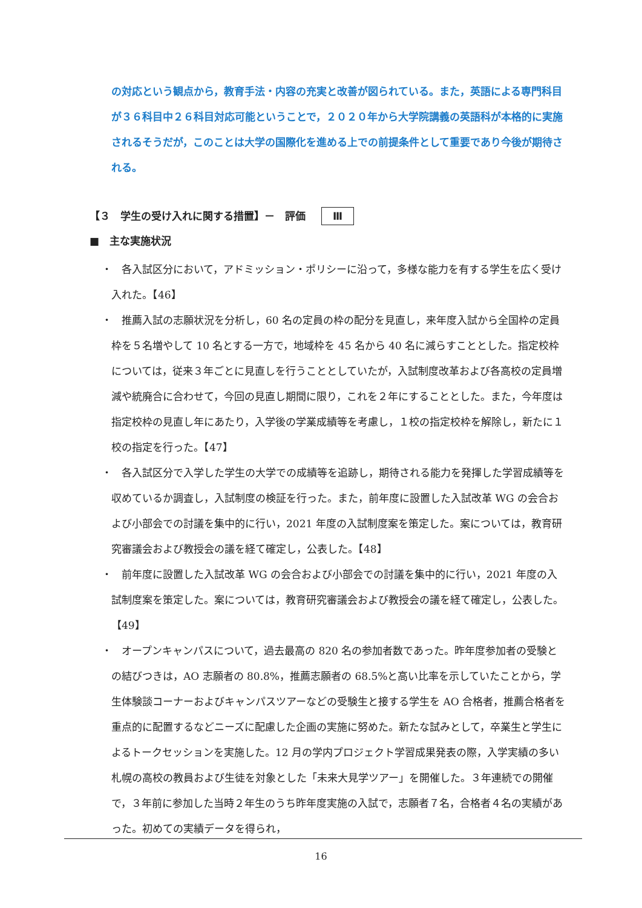の対応という観点から，教育手法・内容の充実と改善が図られている。また，英語による専門科目が３６科目中２６科目対応可能ということで，２０２０年から大学院講義の英語科が本格的に実施されるそうだが，このことは大学の国際化を進める上での前提条件として重要であり今後が期待される。
【３　学生の受け入れに関する措置】－　評価 Ⅲ
■　主な実施状況
・
各入試区分において，アドミッション・ポリシーに沿って，多様な能力を有する学生を広く受け入れた。【46】
・
推薦入試の志願状況を分析し，60 名の定員の枠の配分を見直し，来年度入試から全国枠の定員枠を５名増やして 10 名とする一方で，地域枠を 45 名から 40 名に減らすこととした。指定校枠については，従来３年ごとに見直しを行うこととしていたが，入試制度改革および各高校の定員増減や統廃合に合わせて，今回の見直し期間に限り，これを２年にすることとした。また，今年度は指定校枠の見直し年にあたり，入学後の学業成績等を考慮し，１校の指定校枠を解除し，新たに１校の指定を行った。【47】
・
各入試区分で入学した学生の大学での成績等を追跡し，期待される能力を発揮した学習成績等を収めているか調査し，入試制度の検証を行った。また，前年度に設置した入試改革 WG の会合および小部会での討議を集中的に行い，2021 年度の入試制度案を策定した。案については，教育研究審議会および教授会の議を経て確定し，公表した。【48】
・
前年度に設置した入試改革 WG の会合および小部会での討議を集中的に行い，2021 年度の入試制度案を策定した。案については，教育研究審議会および教授会の議を経て確定し，公表した。【49】
・
オープンキャンパスについて，過去最高の 820 名の参加者数であった。昨年度参加者の受験との結びつきは，AO 志願者の 80.8%，推薦志願者の 68.5%と高い比率を示していたことから，学生体験談コーナーおよびキャンパスツアーなどの受験生と接する学生を AO 合格者，推薦合格者を重点的に配置するなどニーズに配慮した企画の実施に努めた。新たな試みとして，卒業生と学生によるトークセッションを実施した。12 月の学内プロジェクト学習成果発表の際，入学実績の多い札幌の高校の教員および生徒を対象とした「未来大見学ツアー」を開催した。３年連続での開催で，３年前に参加した当時２年生のうち昨年度実施の入試で，志願者７名，合格者４名の実績があった。初めての実績データを得られ，
16